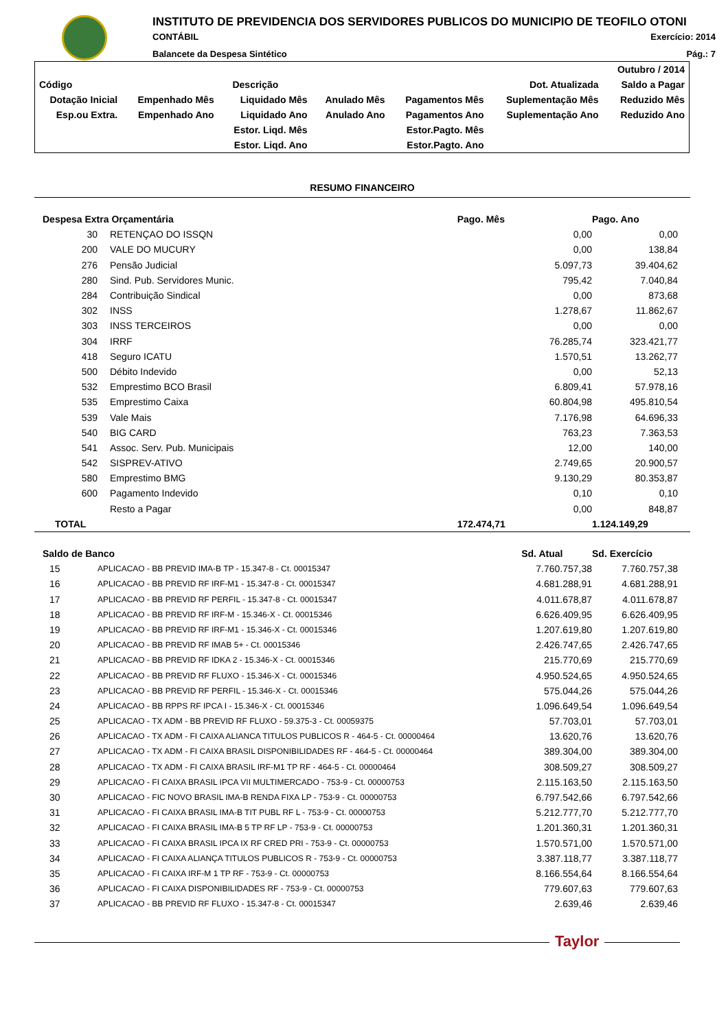INSTITUTO DE PREVIDENCIA DOS SERVIDORES PUBLICOS DO MUNICIPIO DE TEOFILO OTONI
CONTÁBIL Exercício: 2014
Balancete da Despesa Sintético Pág.: 7
| | | | | | | Outubro / 2014 |
| Código | Descrição | | | | Dot. Atualizada | Saldo a Pagar |
| Dotação Inicial | Empenhado Mês | Liquidado Mês | Anulado Mês | Pagamentos Mês | Suplementação Mês | Reduzido Mês |
| Esp.ou Extra. | Empenhado Ano | Liquidado Ano | Anulado Ano | Pagamentos Ano | Suplementação Ano | Reduzido Ano |
| | | Estor. Liqd. Mês | | Estor.Pagto. Mês | | |
| | | Estor. Liqd. Ano | | Estor.Pagto. Ano | | |
RESUMO FINANCEIRO
| Despesa Extra Orçamentária | | | Pago. Mês | Pago. Ano |
| --- | --- | --- | --- | --- |
| 30 | | RETENÇAO DO ISSQN | 0,00 | 0,00 |
| 200 | | VALE DO MUCURY | 0,00 | 138,84 |
| 276 | | Pensão Judicial | 5.097,73 | 39.404,62 |
| 280 | | Sind. Pub. Servidores Munic. | 795,42 | 7.040,84 |
| 284 | | Contribuição Sindical | 0,00 | 873,68 |
| 302 | | INSS | 1.278,67 | 11.862,67 |
| 303 | | INSS TERCEIROS | 0,00 | 0,00 |
| 304 | | IRRF | 76.285,74 | 323.421,77 |
| 418 | | Seguro ICATU | 1.570,51 | 13.262,77 |
| 500 | | Débito Indevido | 0,00 | 52,13 |
| 532 | | Emprestimo BCO Brasil | 6.809,41 | 57.978,16 |
| 535 | | Emprestimo Caixa | 60.804,98 | 495.810,54 |
| 539 | | Vale Mais | 7.176,98 | 64.696,33 |
| 540 | | BIG CARD | 763,23 | 7.363,53 |
| 541 | | Assoc. Serv. Pub. Municipais | 12,00 | 140,00 |
| 542 | | SISPREV-ATIVO | 2.749,65 | 20.900,57 |
| 580 | | Emprestimo BMG | 9.130,29 | 80.353,87 |
| 600 | | Pagamento Indevido | 0,10 | 0,10 |
| | | Resto a Pagar | 0,00 | 848,87 |
| TOTAL | | | 172.474,71 | 1.124.149,29 |
| Saldo de Banco | | Sd. Atual | Sd. Exercício |
| --- | --- | --- | --- |
| 15 | APLICACAO - BB PREVID IMA-B TP - 15.347-8 - Ct. 00015347 | 7.760.757,38 | 7.760.757,38 |
| 16 | APLICACAO - BB PREVID RF IRF-M1 - 15.347-8 - Ct. 00015347 | 4.681.288,91 | 4.681.288,91 |
| 17 | APLICACAO - BB PREVID RF PERFIL - 15.347-8 - Ct. 00015347 | 4.011.678,87 | 4.011.678,87 |
| 18 | APLICACAO - BB PREVID RF IRF-M - 15.346-X - Ct. 00015346 | 6.626.409,95 | 6.626.409,95 |
| 19 | APLICACAO - BB PREVID RF IRF-M1 - 15.346-X - Ct. 00015346 | 1.207.619,80 | 1.207.619,80 |
| 20 | APLICACAO - BB PREVID RF IMAB 5+ - Ct. 00015346 | 2.426.747,65 | 2.426.747,65 |
| 21 | APLICACAO - BB PREVID RF IDKA 2 - 15.346-X - Ct. 00015346 | 215.770,69 | 215.770,69 |
| 22 | APLICACAO - BB PREVID RF FLUXO - 15.346-X - Ct. 00015346 | 4.950.524,65 | 4.950.524,65 |
| 23 | APLICACAO - BB PREVID RF PERFIL - 15.346-X - Ct. 00015346 | 575.044,26 | 575.044,26 |
| 24 | APLICACAO - BB RPPS RF IPCA I - 15.346-X - Ct. 00015346 | 1.096.649,54 | 1.096.649,54 |
| 25 | APLICACAO - TX ADM - BB PREVID RF FLUXO - 59.375-3 - Ct. 00059375 | 57.703,01 | 57.703,01 |
| 26 | APLICACAO - TX ADM - FI CAIXA ALIANCA TITULOS PUBLICOS R - 464-5 - Ct. 00000464 | 13.620,76 | 13.620,76 |
| 27 | APLICACAO - TX ADM - FI CAIXA BRASIL DISPONIBILIDADES RF - 464-5 - Ct. 00000464 | 389.304,00 | 389.304,00 |
| 28 | APLICACAO - TX ADM - FI CAIXA BRASIL IRF-M1 TP RF - 464-5 - Ct. 00000464 | 308.509,27 | 308.509,27 |
| 29 | APLICACAO - FI CAIXA BRASIL IPCA VII MULTIMERCADO - 753-9 - Ct. 00000753 | 2.115.163,50 | 2.115.163,50 |
| 30 | APLICACAO - FIC NOVO BRASIL IMA-B RENDA FIXA LP - 753-9 - Ct. 00000753 | 6.797.542,66 | 6.797.542,66 |
| 31 | APLICACAO - FI CAIXA BRASIL IMA-B TIT PUBL RF L - 753-9 - Ct. 00000753 | 5.212.777,70 | 5.212.777,70 |
| 32 | APLICACAO - FI CAIXA BRASIL IMA-B 5 TP RF LP - 753-9 - Ct. 00000753 | 1.201.360,31 | 1.201.360,31 |
| 33 | APLICACAO - FI CAIXA BRASIL IPCA IX RF CRED PRI - 753-9 - Ct. 00000753 | 1.570.571,00 | 1.570.571,00 |
| 34 | APLICACAO - FI CAIXA ALIANÇA TITULOS PUBLICOS R - 753-9 - Ct. 00000753 | 3.387.118,77 | 3.387.118,77 |
| 35 | APLICACAO - FI CAIXA IRF-M 1 TP RF - 753-9 - Ct. 00000753 | 8.166.554,64 | 8.166.554,64 |
| 36 | APLICACAO - FI CAIXA DISPONIBILIDADES RF - 753-9 - Ct. 00000753 | 779.607,63 | 779.607,63 |
| 37 | APLICACAO - BB PREVID RF FLUXO - 15.347-8 - Ct. 00015347 | 2.639,46 | 2.639,46 |
Taylor